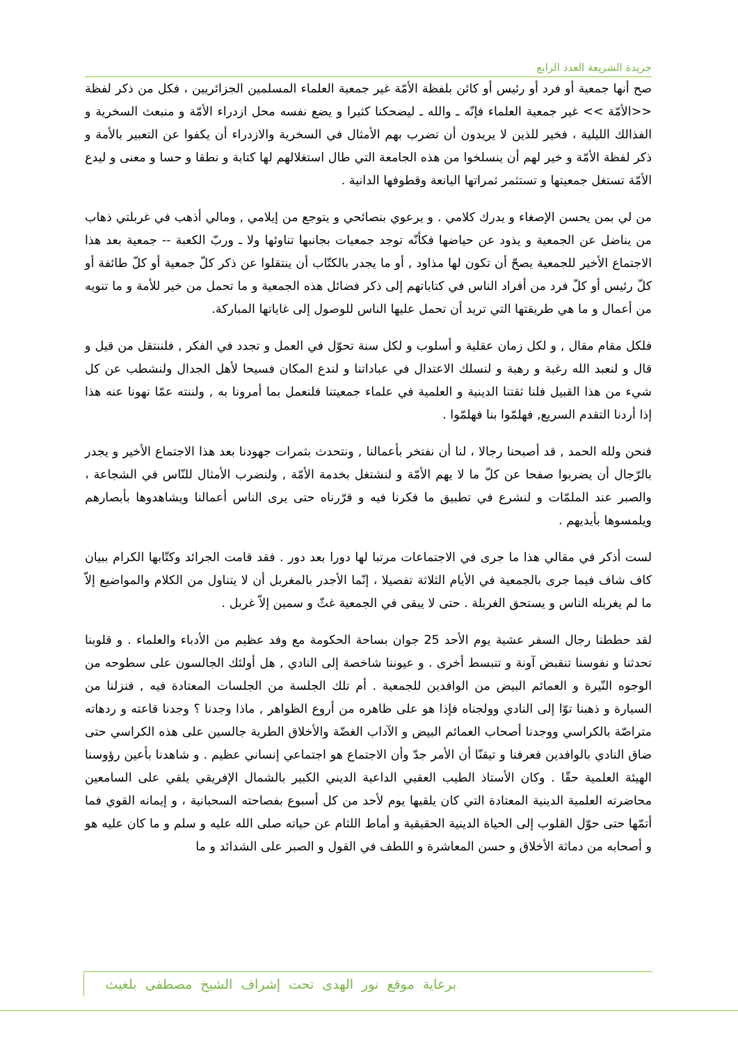جريدة الشريعة العدد الرابع
صح أنها جمعية أو فرد أو رئيس أو كائن بلفظة الأمّة غير جمعية العلماء المسلمين الجزائريين ، فكل من ذكر لفظة <<الأمّة >> غير جمعية العلماء فإنّه ـ والله ـ ليضحكنا كثيرا و يضع نفسه محل ازدراء الأمّة و منبعث السخرية و الفذالك الليلية ، فخير للذين لا يريدون أن تضرب بهم الأمثال في السخرية والازدراء أن يكفوا عن التعبير بالأمة و ذكر لفظة الأمّة و خير لهم أن ينسلخوا من هذه الجامعة التي طال استغلالهم لها كتابة و نطقا و حسا و معنى و ليدع الأمّة تستغل جمعيتها و تستثمر ثمراتها اليانعة وقطوفها الدانية .
من لي بمن يحسن الإصغاء و يدرك كلامي . و يرعوي بنصائحي و يتوجع من إيلامي , ومالي أذهب في غربلتي ذهاب من يناضل عن الجمعية و يذود عن حياضها فكأنّه توجد جمعيات بجانبها تناوئها ولا ـ وربّ الكعبة -- جمعية بعد هذا الاجتماع الأخير للجمعية يصحّ أن تكون لها مذاود , أو ما يجدر بالكتّاب أن ينتقلوا عن ذكر كلّ جمعية أو كلّ طائفة أو كلّ رئيس أو كلّ فرد من أفراد الناس في كتاباتهم إلى ذكر فضائل هذه الجمعية و ما تحمل من خير للأمة و ما تنويه من أعمال و ما هي طريقتها التي تريد أن تحمل عليها الناس للوصول إلى غاياتها المباركة.
فلكل مقام مقال , و لكل زمان عقلية و أسلوب و لكل سنة تحوّل في العمل و تجدد في الفكر , فلننتقل من قيل و قال و لنعبد الله رغبة و رهبة و لنسلك الاعتدال في عباداتنا و لندع المكان فسيحا لأهل الجدال ولنشطب عن كل شيء من هذا القبيل فلنا ثقتنا الدينية و العلمية في علماء جمعيتنا فلنعمل بما أمرونا به , ولننته عمّا نهونا عنه هذا إذا أردنا التقدم السريع, فهلمّوا بنا فهلمّوا .
فنحن ولله الحمد , قد أصبحنا رجالا ، لنا أن نفتخر بأعمالنا , ونتحدث بثمرات جهودنا بعد هذا الاجتماع الأخير و يجدر بالرّجال أن يضربوا صفحا عن كلّ ما لا يهم الأمّة و لنشتغل بخدمة الأمّة , ولنضرب الأمثال للنّاس في الشجاعة ، والصبر عند الملمّات و لنشرع في تطبيق ما فكرنا فيه و قرّرناه حتى يرى الناس أعمالنا ويشاهدوها بأبصارهم ويلمسوها بأيديهم .
لست أذكر في مقالي هذا ما جرى في الاجتماعات مرتبا لها دورا بعد دور . فقد قامت الجرائد وكتّابها الكرام ببيان كاف شاف فيما جرى بالجمعية في الأيام الثلاثة تفصيلا ، إنّما الأجدر بالمغربل أن لا يتناول من الكلام والمواضيع إلاّ ما لم يغربله الناس و يستحق الغربلة . حتى لا يبقى في الجمعية غثّ و سمين إلاّ غربل .
لقد حططنا رجال السفر عشية يوم الأحد 25 جوان بساحة الحكومة مع وفد عظيم من الأدباء والعلماء . و قلوبنا تحدثنا و نفوسنا تنقبض آونة و تنبسط أخرى . و عيوننا شاخصة إلى النادي , هل أولئك الجالسون على سطوحه من الوجوه النّيرة و العمائم البيض من الوافدين للجمعية . أم تلك الجلسة من الجلسات المعتادة فيه , فنزلنا من السيارة و ذهبنا توّا إلى النادي وولجناه فإذا هو على ظاهره من أروع الظواهر , ماذا وجدنا ؟ وجدنا قاعته و ردهاته متراصّة بالكراسي ووجدنا أصحاب العمائم البيض و الآداب الغضّة والأخلاق الطرية جالسين على هذه الكراسي حتى ضاق النادي بالوافدين فعرفنا و تيقنّا أن الأمر جدّ وأن الاجتماع هو اجتماعي إنساني عظيم . و شاهدنا بأعين رؤوسنا الهيئة العلمية حقّا . وكان الأستاذ الطيب العقبي الداعية الديني الكبير بالشمال الإفريقي يلقي على السامعين محاضرته العلمية الدينية المعتادة التي كان يلقيها يوم لأحد من كل أسبوع بفصاحته السحبانية ، و إيمانه القوي فما أتمّها حتى حوّل القلوب إلى الحياة الدينية الحقيقية و أماط اللثام عن حياته صلى الله عليه و سلم و ما كان عليه هو و أصحابه من دماثة الأخلاق و حسن المعاشرة و اللطف في القول و الصبر على الشدائد و ما
برعاية موقع نور الهدى تحت إشراف الشيخ مصطفى بلغيث